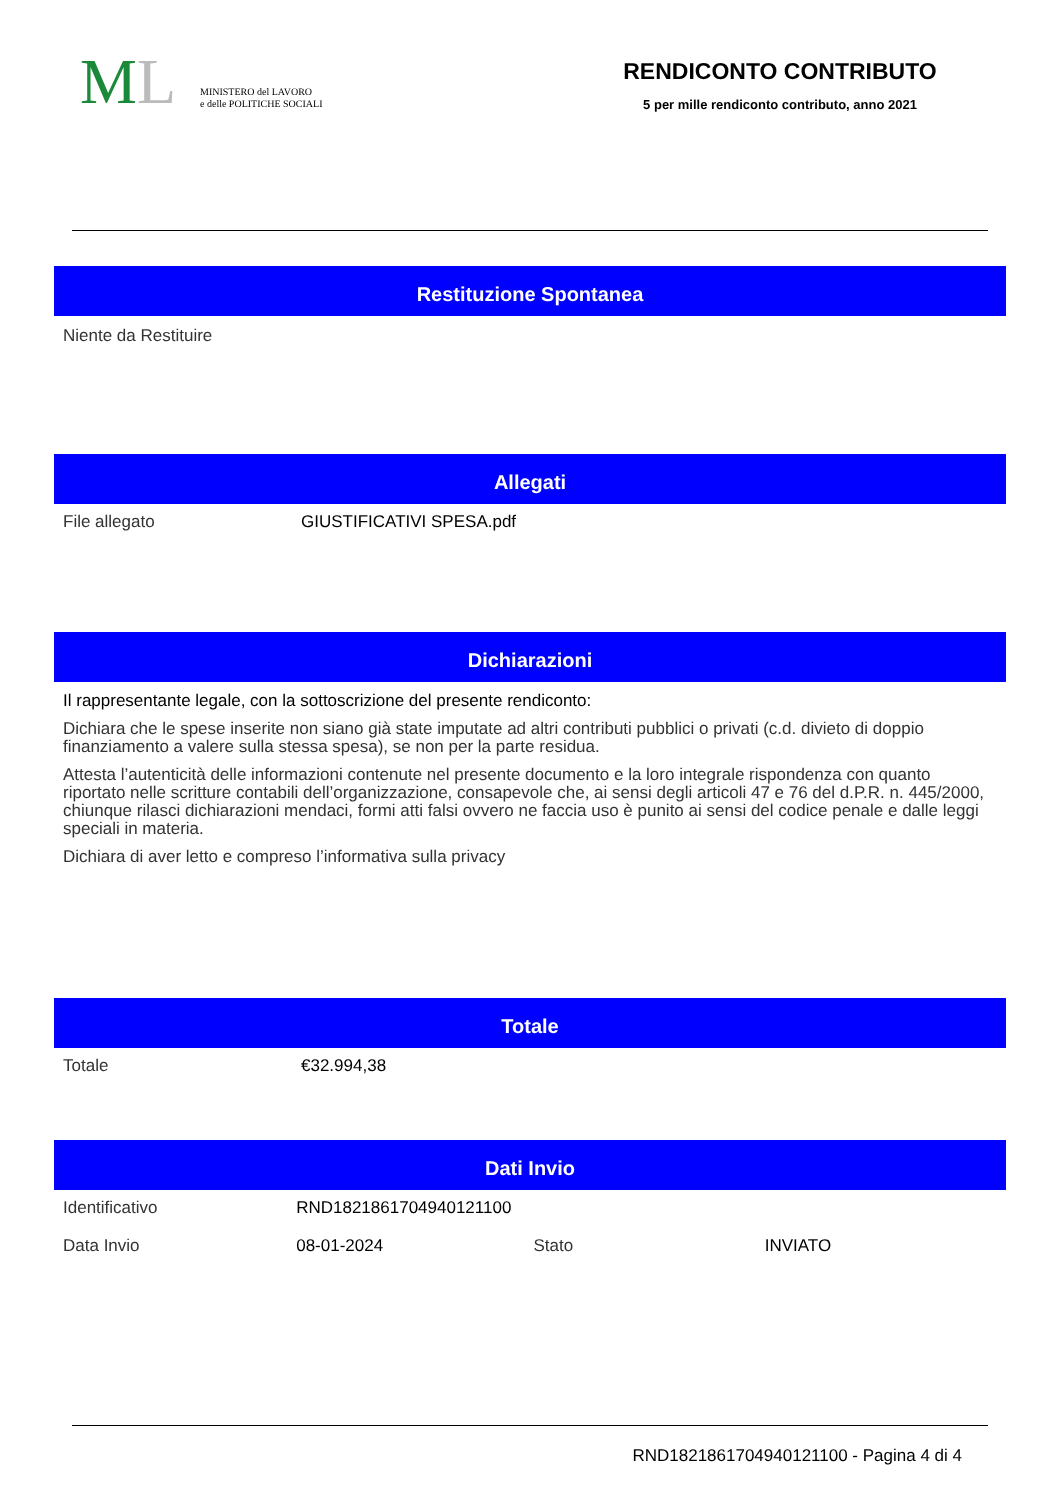ML
MINISTERO del LAVORO
e delle POLITICHE SOCIALI
RENDICONTO CONTRIBUTO
5 per mille rendiconto contributo, anno 2021
Restituzione Spontanea
Niente da Restituire
Allegati
| File allegato | GIUSTIFICATIVI SPESA.pdf |
Dichiarazioni
Il rappresentante legale, con la sottoscrizione del presente rendiconto:
Dichiara che le spese inserite non siano già state imputate ad altri contributi pubblici o privati (c.d. divieto di doppio finanziamento a valere sulla stessa spesa), se non per la parte residua.
Attesta l’autenticità delle informazioni contenute nel presente documento e la loro integrale rispondenza con quanto riportato nelle scritture contabili dell’organizzazione, consapevole che, ai sensi degli articoli 47 e 76 del d.P.R. n. 445/2000, chiunque rilasci dichiarazioni mendaci, formi atti falsi ovvero ne faccia uso è punito ai sensi del codice penale e dalle leggi speciali in materia.
Dichiara di aver letto e compreso l’informativa sulla privacy
Totale
| Totale | €32.994,38 |
Dati Invio
| Identificativo | RND1821861704940121100 | | |
| Data Invio | 08-01-2024 | Stato | INVIATO |
RND1821861704940121100 - Pagina 4 di 4